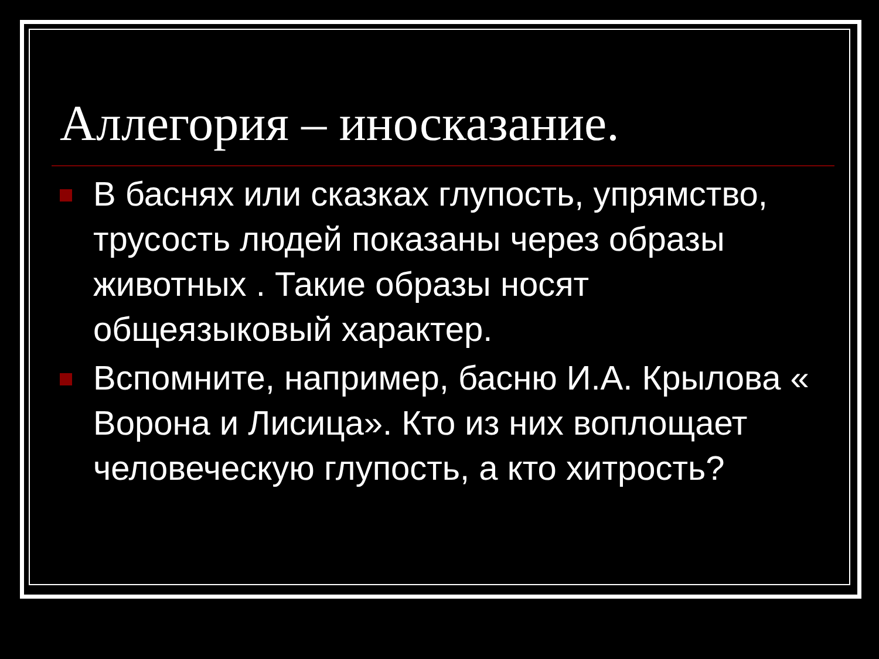Аллегория – иносказание.
В баснях или сказках глупость, упрямство, трусость людей показаны через образы животных . Такие образы носят общеязыковый характер.
Вспомните, например, басню И.А. Крылова « Ворона и Лисица». Кто из них воплощает человеческую глупость, а кто хитрость?